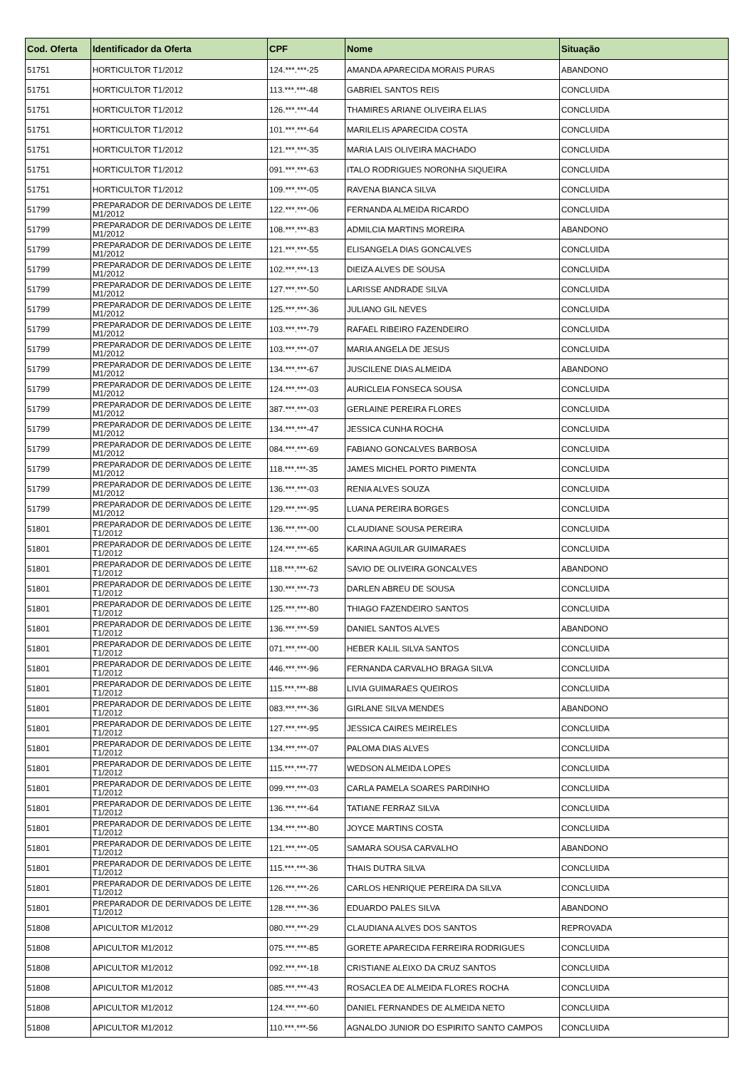| Cod. Oferta | Identificador da Oferta | CPF | Nome | Situação |
| --- | --- | --- | --- | --- |
| 51751 | HORTICULTOR T1/2012 | 124.***.***-25 | AMANDA APARECIDA MORAIS PURAS | ABANDONO |
| 51751 | HORTICULTOR T1/2012 | 113.***.***-48 | GABRIEL SANTOS REIS | CONCLUIDA |
| 51751 | HORTICULTOR T1/2012 | 126.***.***-44 | THAMIRES ARIANE OLIVEIRA ELIAS | CONCLUIDA |
| 51751 | HORTICULTOR T1/2012 | 101.***.***-64 | MARILELIS APARECIDA COSTA | CONCLUIDA |
| 51751 | HORTICULTOR T1/2012 | 121.***.***-35 | MARIA LAIS OLIVEIRA MACHADO | CONCLUIDA |
| 51751 | HORTICULTOR T1/2012 | 091.***.***-63 | ITALO RODRIGUES NORONHA SIQUEIRA | CONCLUIDA |
| 51751 | HORTICULTOR T1/2012 | 109.***.***-05 | RAVENA BIANCA SILVA | CONCLUIDA |
| 51799 | PREPARADOR DE DERIVADOS DE LEITE M1/2012 | 122.***.***-06 | FERNANDA ALMEIDA RICARDO | CONCLUIDA |
| 51799 | PREPARADOR DE DERIVADOS DE LEITE M1/2012 | 108.***.***-83 | ADMILCIA MARTINS MOREIRA | ABANDONO |
| 51799 | PREPARADOR DE DERIVADOS DE LEITE M1/2012 | 121.***.***-55 | ELISANGELA DIAS GONCALVES | CONCLUIDA |
| 51799 | PREPARADOR DE DERIVADOS DE LEITE M1/2012 | 102.***.***-13 | DIEIZA ALVES DE SOUSA | CONCLUIDA |
| 51799 | PREPARADOR DE DERIVADOS DE LEITE M1/2012 | 127.***.***-50 | LARISSE ANDRADE SILVA | CONCLUIDA |
| 51799 | PREPARADOR DE DERIVADOS DE LEITE M1/2012 | 125.***.***-36 | JULIANO GIL NEVES | CONCLUIDA |
| 51799 | PREPARADOR DE DERIVADOS DE LEITE M1/2012 | 103.***.***-79 | RAFAEL RIBEIRO FAZENDEIRO | CONCLUIDA |
| 51799 | PREPARADOR DE DERIVADOS DE LEITE M1/2012 | 103.***.***-07 | MARIA ANGELA DE JESUS | CONCLUIDA |
| 51799 | PREPARADOR DE DERIVADOS DE LEITE M1/2012 | 134.***.***-67 | JUSCILENE DIAS ALMEIDA | ABANDONO |
| 51799 | PREPARADOR DE DERIVADOS DE LEITE M1/2012 | 124.***.***-03 | AURICLEIA FONSECA SOUSA | CONCLUIDA |
| 51799 | PREPARADOR DE DERIVADOS DE LEITE M1/2012 | 387.***.***-03 | GERLAINE PEREIRA FLORES | CONCLUIDA |
| 51799 | PREPARADOR DE DERIVADOS DE LEITE M1/2012 | 134.***.***-47 | JESSICA CUNHA ROCHA | CONCLUIDA |
| 51799 | PREPARADOR DE DERIVADOS DE LEITE M1/2012 | 084.***.***-69 | FABIANO GONCALVES BARBOSA | CONCLUIDA |
| 51799 | PREPARADOR DE DERIVADOS DE LEITE M1/2012 | 118.***.***-35 | JAMES MICHEL PORTO PIMENTA | CONCLUIDA |
| 51799 | PREPARADOR DE DERIVADOS DE LEITE M1/2012 | 136.***.***-03 | RENIA ALVES SOUZA | CONCLUIDA |
| 51799 | PREPARADOR DE DERIVADOS DE LEITE M1/2012 | 129.***.***-95 | LUANA PEREIRA BORGES | CONCLUIDA |
| 51801 | PREPARADOR DE DERIVADOS DE LEITE T1/2012 | 136.***.***-00 | CLAUDIANE SOUSA PEREIRA | CONCLUIDA |
| 51801 | PREPARADOR DE DERIVADOS DE LEITE T1/2012 | 124.***.***-65 | KARINA AGUILAR GUIMARAES | CONCLUIDA |
| 51801 | PREPARADOR DE DERIVADOS DE LEITE T1/2012 | 118.***.***-62 | SAVIO DE OLIVEIRA GONCALVES | ABANDONO |
| 51801 | PREPARADOR DE DERIVADOS DE LEITE T1/2012 | 130.***.***-73 | DARLEN ABREU DE SOUSA | CONCLUIDA |
| 51801 | PREPARADOR DE DERIVADOS DE LEITE T1/2012 | 125.***.***-80 | THIAGO FAZENDEIRO SANTOS | CONCLUIDA |
| 51801 | PREPARADOR DE DERIVADOS DE LEITE T1/2012 | 136.***.***-59 | DANIEL SANTOS ALVES | ABANDONO |
| 51801 | PREPARADOR DE DERIVADOS DE LEITE T1/2012 | 071.***.***-00 | HEBER KALIL SILVA SANTOS | CONCLUIDA |
| 51801 | PREPARADOR DE DERIVADOS DE LEITE T1/2012 | 446.***.***-96 | FERNANDA CARVALHO BRAGA SILVA | CONCLUIDA |
| 51801 | PREPARADOR DE DERIVADOS DE LEITE T1/2012 | 115.***.***-88 | LIVIA GUIMARAES QUEIROS | CONCLUIDA |
| 51801 | PREPARADOR DE DERIVADOS DE LEITE T1/2012 | 083.***.***-36 | GIRLANE SILVA MENDES | ABANDONO |
| 51801 | PREPARADOR DE DERIVADOS DE LEITE T1/2012 | 127.***.***-95 | JESSICA CAIRES MEIRELES | CONCLUIDA |
| 51801 | PREPARADOR DE DERIVADOS DE LEITE T1/2012 | 134.***.***-07 | PALOMA DIAS ALVES | CONCLUIDA |
| 51801 | PREPARADOR DE DERIVADOS DE LEITE T1/2012 | 115.***.***-77 | WEDSON ALMEIDA LOPES | CONCLUIDA |
| 51801 | PREPARADOR DE DERIVADOS DE LEITE T1/2012 | 099.***.***-03 | CARLA PAMELA SOARES PARDINHO | CONCLUIDA |
| 51801 | PREPARADOR DE DERIVADOS DE LEITE T1/2012 | 136.***.***-64 | TATIANE FERRAZ SILVA | CONCLUIDA |
| 51801 | PREPARADOR DE DERIVADOS DE LEITE T1/2012 | 134.***.***-80 | JOYCE MARTINS COSTA | CONCLUIDA |
| 51801 | PREPARADOR DE DERIVADOS DE LEITE T1/2012 | 121.***.***-05 | SAMARA SOUSA CARVALHO | ABANDONO |
| 51801 | PREPARADOR DE DERIVADOS DE LEITE T1/2012 | 115.***.***-36 | THAIS DUTRA SILVA | CONCLUIDA |
| 51801 | PREPARADOR DE DERIVADOS DE LEITE T1/2012 | 126.***.***-26 | CARLOS HENRIQUE PEREIRA DA SILVA | CONCLUIDA |
| 51801 | PREPARADOR DE DERIVADOS DE LEITE T1/2012 | 128.***.***-36 | EDUARDO PALES SILVA | ABANDONO |
| 51808 | APICULTOR M1/2012 | 080.***.***-29 | CLAUDIANA ALVES DOS SANTOS | REPROVADA |
| 51808 | APICULTOR M1/2012 | 075.***.***-85 | GORETE APARECIDA FERREIRA RODRIGUES | CONCLUIDA |
| 51808 | APICULTOR M1/2012 | 092.***.***-18 | CRISTIANE ALEIXO DA CRUZ SANTOS | CONCLUIDA |
| 51808 | APICULTOR M1/2012 | 085.***.***-43 | ROSACLEA DE ALMEIDA FLORES ROCHA | CONCLUIDA |
| 51808 | APICULTOR M1/2012 | 124.***.***-60 | DANIEL FERNANDES DE ALMEIDA NETO | CONCLUIDA |
| 51808 | APICULTOR M1/2012 | 110.***.***-56 | AGNALDO JUNIOR DO ESPIRITO SANTO CAMPOS | CONCLUIDA |